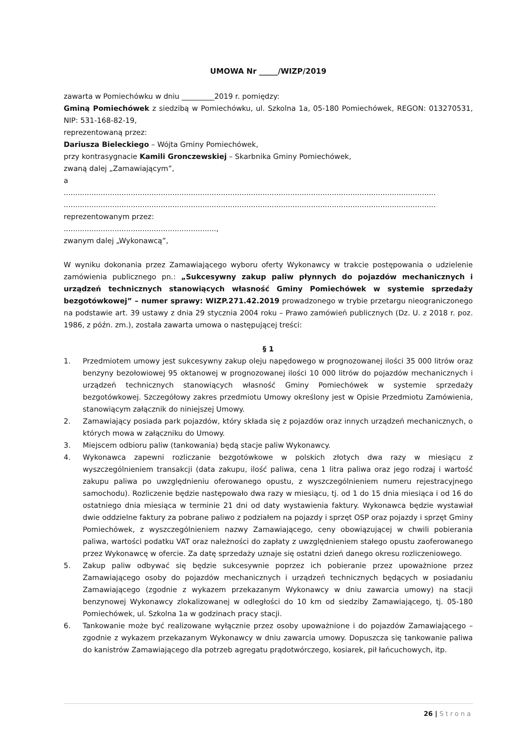UMOWA Nr _____/WIZP/2019
zawarta w Pomiechówku w dniu _________2019 r. pomiędzy:
Gminą Pomiechówek z siedzibą w Pomiechówku, ul. Szkolna 1a, 05-180 Pomiechówek, REGON: 013270531, NIP: 531-168-82-19,
reprezentowaną przez:
Dariusza Bieleckiego – Wójta Gminy Pomiechówek,
przy kontrasygnacie Kamili Gronczewskiej – Skarbnika Gminy Pomiechówek,
zwaną dalej „Zamawiającym”,
a
.................................................................................................................................................................
.................................................................................................................................................................
reprezentowanym przez:
..................................................................,
zwanym dalej „Wykonawcą”,
W wyniku dokonania przez Zamawiającego wyboru oferty Wykonawcy w trakcie postępowania o udzielenie zamówienia publicznego pn.: „Sukcesywny zakup paliw płynnych do pojazdów mechanicznych i urządzeń technicznych stanowiących własność Gminy Pomiechówek w systemie sprzedaży bezgotówkowej” – numer sprawy: WIZP.271.42.2019 prowadzonego w trybie przetargu nieograniczonego na podstawie art. 39 ustawy z dnia 29 stycznia 2004 roku – Prawo zamówień publicznych (Dz. U. z 2018 r. poz. 1986, z późn. zm.), została zawarta umowa o następującej treści:
§ 1
1. Przedmiotem umowy jest sukcesywny zakup oleju napędowego w prognozowanej ilości 35 000 litrów oraz benzyny bezołowiowej 95 oktanowej w prognozowanej ilości 10 000 litrów do pojazdów mechanicznych i urządzeń technicznych stanowiących własność Gminy Pomiechówek w systemie sprzedaży bezgotówkowej. Szczegółowy zakres przedmiotu Umowy określony jest w Opisie Przedmiotu Zamówienia, stanowiącym załącznik do niniejszej Umowy.
2. Zamawiający posiada park pojazdów, który składa się z pojazdów oraz innych urządzeń mechanicznych, o których mowa w załączniku do Umowy.
3. Miejscem odbioru paliw (tankowania) będą stacje paliw Wykonawcy.
4. Wykonawca zapewni rozliczanie bezgotówkowe w polskich złotych dwa razy w miesiącu z wyszczególnieniem transakcji (data zakupu, ilość paliwa, cena 1 litra paliwa oraz jego rodzaj i wartość zakupu paliwa po uwzględnieniu oferowanego opustu, z wyszczególnieniem numeru rejestracyjnego samochodu). Rozliczenie będzie następowało dwa razy w miesiącu, tj. od 1 do 15 dnia miesiąca i od 16 do ostatniego dnia miesiąca w terminie 21 dni od daty wystawienia faktury. Wykonawca będzie wystawiał dwie oddzielne faktury za pobrane paliwo z podziałem na pojazdy i sprzęt OSP oraz pojazdy i sprzęt Gminy Pomiechówek, z wyszczególnieniem nazwy Zamawiającego, ceny obowiązującej w chwili pobierania paliwa, wartości podatku VAT oraz należności do zapłaty z uwzględnieniem stałego opustu zaoferowanego przez Wykonawcę w ofercie. Za datę sprzedaży uznaje się ostatni dzień danego okresu rozliczeniowego.
5. Zakup paliw odbywać się będzie sukcesywnie poprzez ich pobieranie przez upoważnione przez Zamawiającego osoby do pojazdów mechanicznych i urządzeń technicznych będących w posiadaniu Zamawiającego (zgodnie z wykazem przekazanym Wykonawcy w dniu zawarcia umowy) na stacji benzynowej Wykonawcy zlokalizowanej w odległości do 10 km od siedziby Zamawiającego, tj. 05-180 Pomiechówek, ul. Szkolna 1a w godzinach pracy stacji.
6. Tankowanie może być realizowane wyłącznie przez osoby upoważnione i do pojazdów Zamawiającego – zgodnie z wykazem przekazanym Wykonawcy w dniu zawarcia umowy. Dopuszcza się tankowanie paliwa do kanistrów Zamawiającego dla potrzeb agregatu prądotwórczego, kosiarek, pił łańcuchowych, itp.
26 | Strona